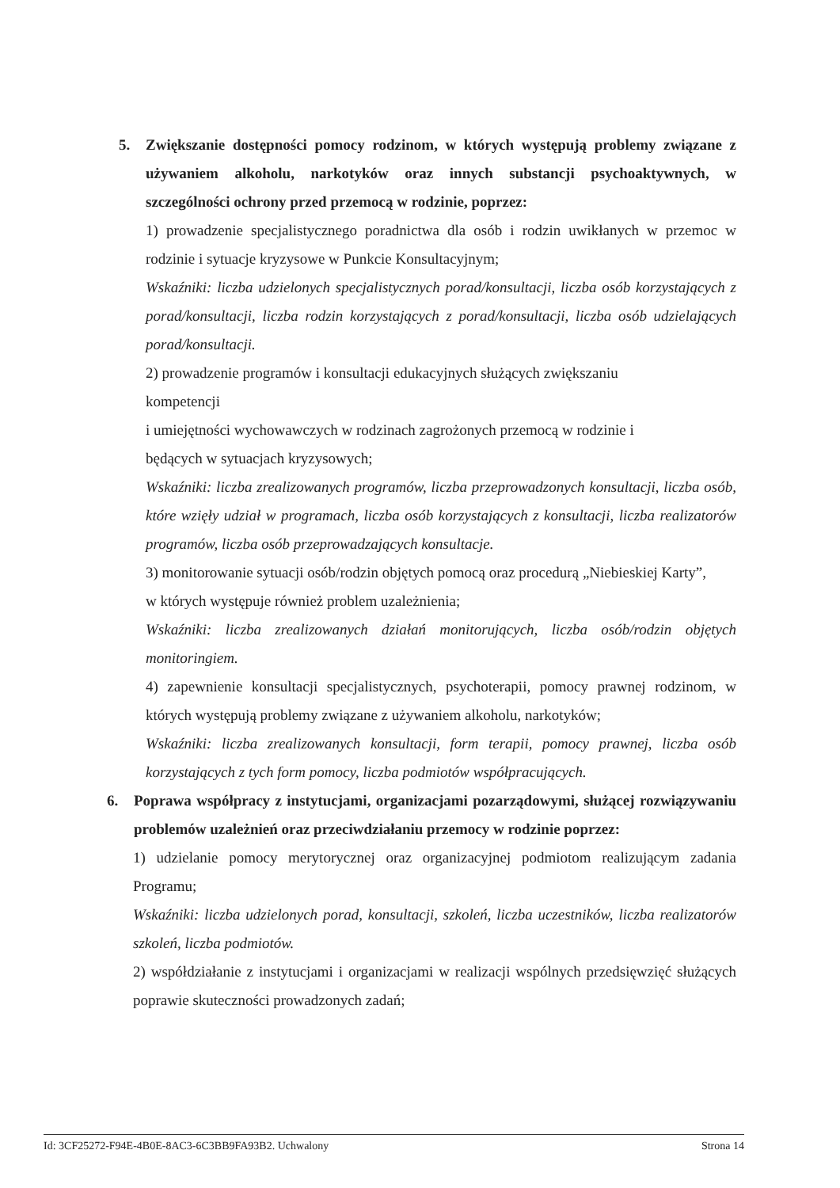5. Zwiększanie dostępności pomocy rodzinom, w których występują problemy związane z używaniem alkoholu, narkotyków oraz innych substancji psychoaktywnych, w szczególności ochrony przed przemocą w rodzinie, poprzez:
1) prowadzenie specjalistycznego poradnictwa dla osób i rodzin uwikłanych w przemoc w rodzinie i sytuacje kryzysowe w Punkcie Konsultacyjnym;
Wskaźniki: liczba udzielonych specjalistycznych porad/konsultacji, liczba osób korzystających z porad/konsultacji, liczba rodzin korzystających z porad/konsultacji, liczba osób udzielających porad/konsultacji.
2) prowadzenie programów i konsultacji edukacyjnych służących zwiększaniu
kompetencji
i umiejętności wychowawczych w rodzinach zagrożonych przemocą w rodzinie i
będących w sytuacjach kryzysowych;
Wskaźniki: liczba zrealizowanych programów, liczba przeprowadzonych konsultacji, liczba osób, które wzięły udział w programach, liczba osób korzystających z konsultacji, liczba realizatorów programów, liczba osób przeprowadzających konsultacje.
3) monitorowanie sytuacji osób/rodzin objętych pomocą oraz procedurą „Niebieskiej Karty”,
w których występuje również problem uzależnienia;
Wskaźniki: liczba zrealizowanych działań monitorujących, liczba osób/rodzin objętych monitoringiem.
4) zapewnienie konsultacji specjalistycznych, psychoterapii, pomocy prawnej rodzinom, w których występują problemy związane z używaniem alkoholu, narkotyków;
Wskaźniki: liczba zrealizowanych konsultacji, form terapii, pomocy prawnej, liczba osób korzystających z tych form pomocy, liczba podmiotów współpracujących.
6. Poprawa współpracy z instytucjami, organizacjami pozarządowymi, służącej rozwiązywaniu problemów uzależnień oraz przeciwdziałaniu przemocy w rodzinie poprzez:
1) udzielanie pomocy merytorycznej oraz organizacyjnej podmiotom realizującym zadania Programu;
Wskaźniki: liczba udzielonych porad, konsultacji, szkoleń, liczba uczestników, liczba realizatorów szkoleń, liczba podmiotów.
2) współdziałanie z instytucjami i organizacjami w realizacji wspólnych przedsięwzięć służących poprawie skuteczności prowadzonych zadań;
Id: 3CF25272-F94E-4B0E-8AC3-6C3BB9FA93B2. Uchwalony Strona 14